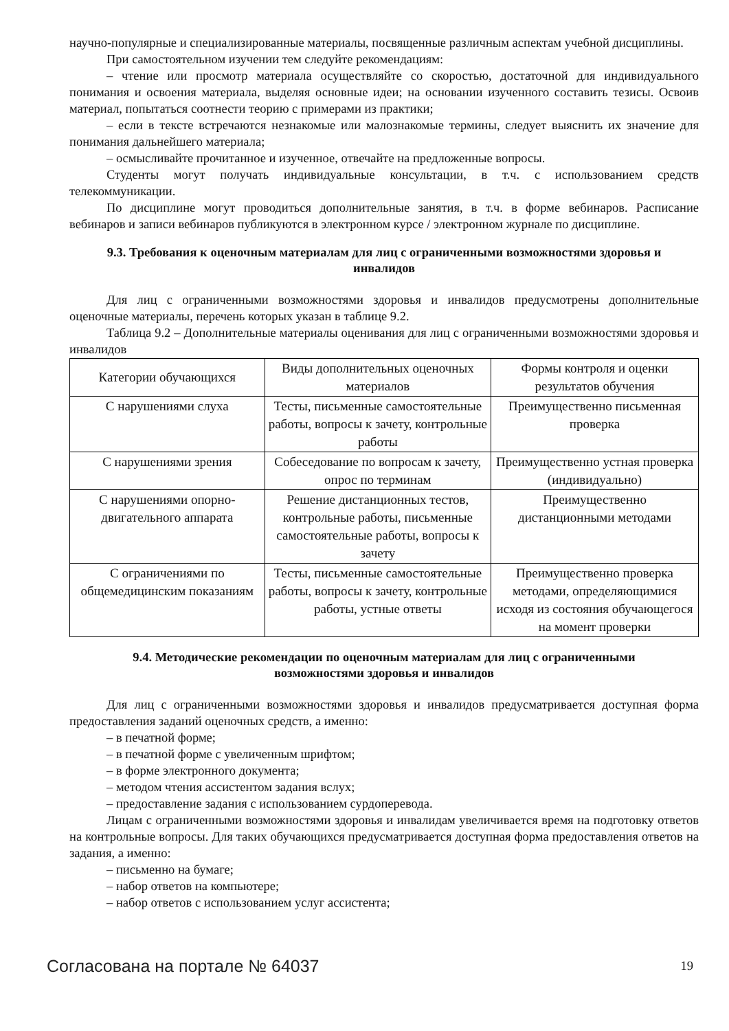научно-популярные и специализированные материалы, посвященные различным аспектам учебной дисциплины.
При самостоятельном изучении тем следуйте рекомендациям:
– чтение или просмотр материала осуществляйте со скоростью, достаточной для индивидуального понимания и освоения материала, выделяя основные идеи; на основании изученного составить тезисы. Освоив материал, попытаться соотнести теорию с примерами из практики;
– если в тексте встречаются незнакомые или малознакомые термины, следует выяснить их значение для понимания дальнейшего материала;
– осмысливайте прочитанное и изученное, отвечайте на предложенные вопросы.
Студенты могут получать индивидуальные консультации, в т.ч. с использованием средств телекоммуникации.
По дисциплине могут проводиться дополнительные занятия, в т.ч. в форме вебинаров. Расписание вебинаров и записи вебинаров публикуются в электронном курсе / электронном журнале по дисциплине.
9.3. Требования к оценочным материалам для лиц с ограниченными возможностями здоровья и инвалидов
Для лиц с ограниченными возможностями здоровья и инвалидов предусмотрены дополнительные оценочные материалы, перечень которых указан в таблице 9.2.
Таблица 9.2 – Дополнительные материалы оценивания для лиц с ограниченными возможностями здоровья и инвалидов
| Категории обучающихся | Виды дополнительных оценочных материалов | Формы контроля и оценки результатов обучения |
| --- | --- | --- |
| С нарушениями слуха | Тесты, письменные самостоятельные работы, вопросы к зачету, контрольные работы | Преимущественно письменная проверка |
| С нарушениями зрения | Собеседование по вопросам к зачету, опрос по терминам | Преимущественно устная проверка (индивидуально) |
| С нарушениями опорно-двигательного аппарата | Решение дистанционных тестов, контрольные работы, письменные самостоятельные работы, вопросы к зачету | Преимущественно дистанционными методами |
| С ограничениями по общемедицинским показаниям | Тесты, письменные самостоятельные работы, вопросы к зачету, контрольные работы, устные ответы | Преимущественно проверка методами, определяющимися исходя из состояния обучающегося на момент проверки |
9.4. Методические рекомендации по оценочным материалам для лиц с ограниченными возможностями здоровья и инвалидов
Для лиц с ограниченными возможностями здоровья и инвалидов предусматривается доступная форма предоставления заданий оценочных средств, а именно:
– в печатной форме;
– в печатной форме с увеличенным шрифтом;
– в форме электронного документа;
– методом чтения ассистентом задания вслух;
– предоставление задания с использованием сурдоперевода.
Лицам с ограниченными возможностями здоровья и инвалидам увеличивается время на подготовку ответов на контрольные вопросы. Для таких обучающихся предусматривается доступная форма предоставления ответов на задания, а именно:
– письменно на бумаге;
– набор ответов на компьютере;
– набор ответов с использованием услуг ассистента;
Согласована на портале № 64037 19